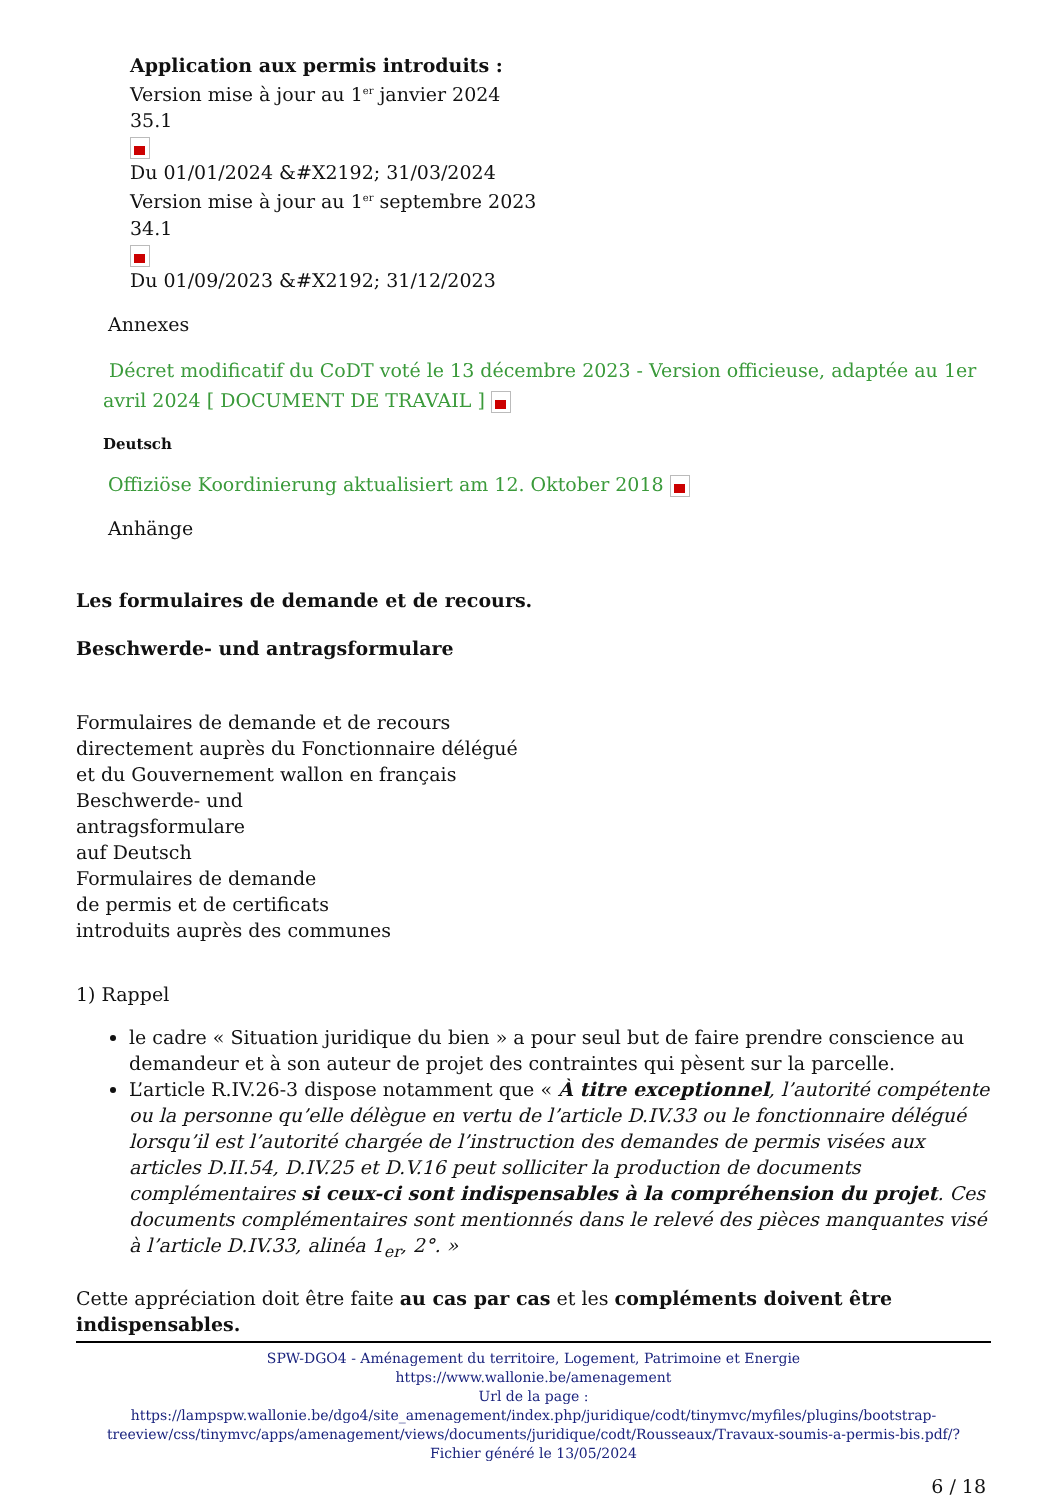Application aux permis introduits :
Version mise à jour au 1<sup>er</sup> janvier 2024
35.1
Du 01/01/2024 &#X2192; 31/03/2024
Version mise à jour au 1<sup>er</sup> septembre 2023
34.1
Du 01/09/2023 &#X2192; 31/12/2023
Annexes
Décret modificatif du CoDT voté le 13 décembre 2023 - Version officieuse, adaptée au 1er avril 2024 [ DOCUMENT DE TRAVAIL ]
Deutsch
Offiziöse Koordinierung aktualisiert am 12. Oktober 2018
Anhänge
Les formulaires de demande et de recours.
Beschwerde- und antragsformulare
Formulaires de demande et de recours
directement auprès du Fonctionnaire délégué
et du Gouvernement wallon en français
Beschwerde- und
antragsformulare
auf Deutsch
Formulaires de demande
de permis et de certificats
introduits auprès des communes
1) Rappel
le cadre « Situation juridique du bien » a pour seul but de faire prendre conscience au demandeur et à son auteur de projet des contraintes qui pèsent sur la parcelle.
L’article R.IV.26-3 dispose notamment que « À titre exceptionnel, l’autorité compétente ou la personne qu’elle délègue en vertu de l’article D.IV.33 ou le fonctionnaire délégué lorsqu’il est l’autorité chargée de l’instruction des demandes de permis visées aux articles D.II.54, D.IV.25 et D.V.16 peut solliciter la production de documents complémentaires si ceux-ci sont indispensables à la compréhension du projet. Ces documents complémentaires sont mentionnés dans le relevé des pièces manquantes visé à l’article D.IV.33, alinéa 1<sub>er</sub>, 2°. »
Cette appréciation doit être faite au cas par cas et les compléments doivent être indispensables.
SPW-DGO4 - Aménagement du territoire, Logement, Patrimoine et Energie
https://www.wallonie.be/amenagement
Url de la page :
https://lampspw.wallonie.be/dgo4/site_amenagement/index.php/juridique/codt/tinymvc/myfiles/plugins/bootstrap-treeview/css/tinymvc/apps/amenagement/views/documents/juridique/codt/Rousseaux/Travaux-soumis-a-permis-bis.pdf/?
Fichier généré le 13/05/2024
6 / 18